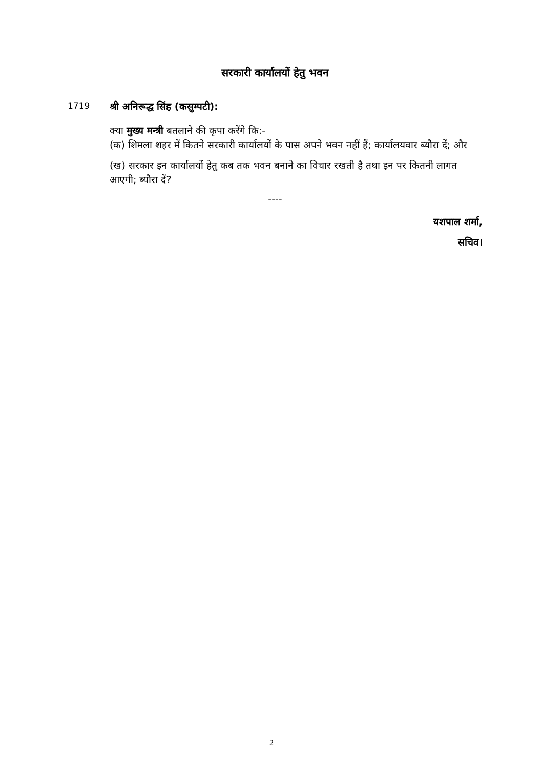सरकारी कार्यालयों हेतु भवन
1719 श्री अनिरूद्ध सिंह (कसुम्पटी):
क्या मुख्य मन्त्री बतलाने की कृपा करेंगे कि:-
(क) शिमला शहर में कितने सरकारी कार्यालयों के पास अपने भवन नहीं हैं; कार्यालयवार ब्यौरा दें; और
(ख) सरकार इन कार्यालयों हेतु कब तक भवन बनाने का विचार रखती है तथा इन पर कितनी लागत आएगी; ब्यौरा दें?
----
यशपाल शर्मा,
सचिव।
2